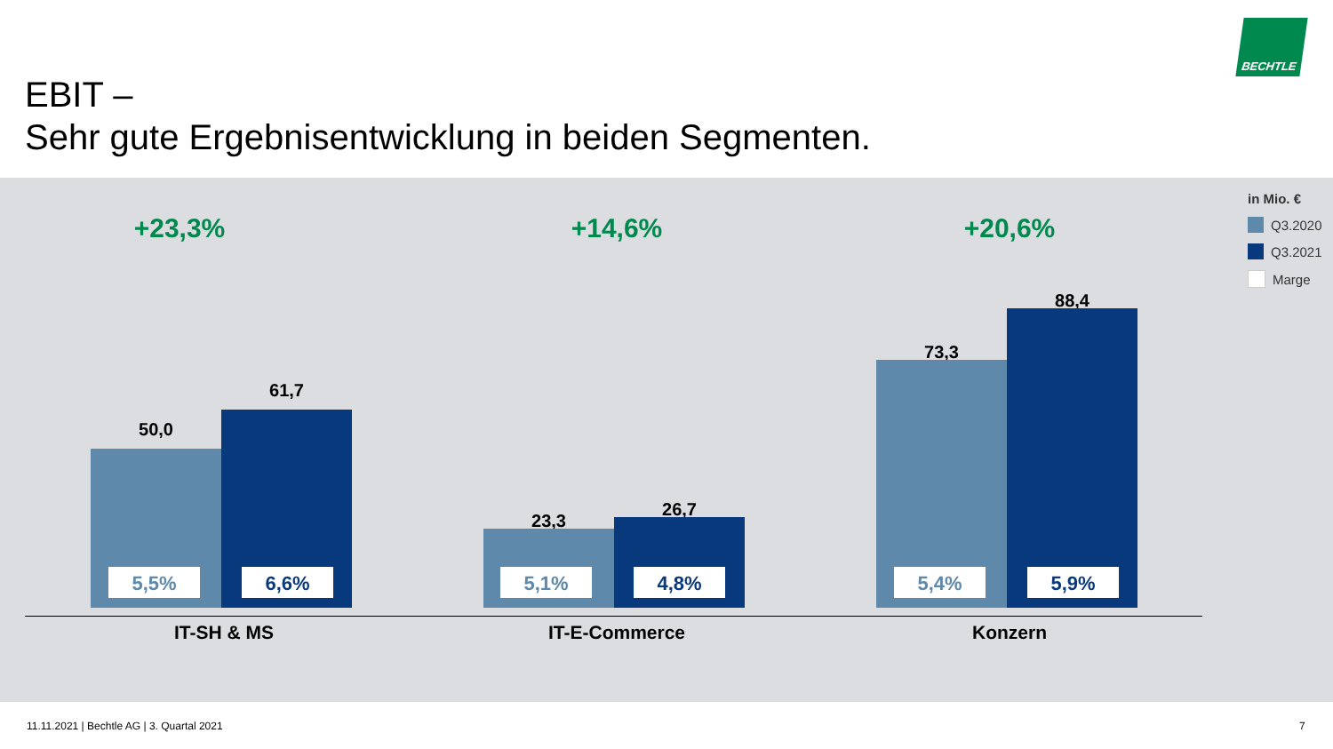BECHTLE
EBIT –
Sehr gute Ergebnisentwicklung in beiden Segmenten.
in Mio. €
Q3.2020
Q3.2021
Marge
+23,3%
50,0
61,7
5,5% 6,6%
IT-SH & MS
+14,6%
23,3
26,7
5,1% 4,8%
IT-E-Commerce
+20,6%
73,3
88,4
5,4% 5,9%
Konzern
11.11.2021 | Bechtle AG | 3. Quartal 2021
7